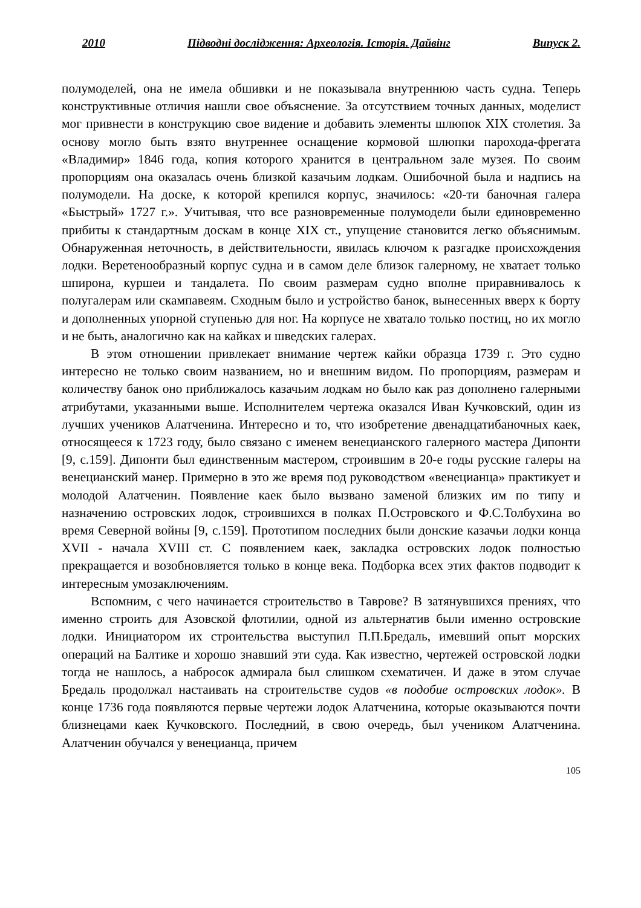2010 Підводні дослідження: Археологія. Історія. Дайвінг Випуск 2.
полумоделей, она не имела обшивки и не показывала внутреннюю часть судна. Теперь конструктивные отличия нашли свое объяснение. За отсутствием точных данных, моделист мог привнести в конструкцию свое видение и добавить элементы шлюпок XIX столетия. За основу могло быть взято внутреннее оснащение кормовой шлюпки парохода-фрегата «Владимир» 1846 года, копия которого хранится в центральном зале музея. По своим пропорциям она оказалась очень близкой казачьим лодкам. Ошибочной была и надпись на полумодели. На доске, к которой крепился корпус, значилось: «20-ти баночная галера «Быстрый» 1727 г.». Учитывая, что все разновременные полумодели были единовременно прибиты к стандартным доскам в конце XIX ст., упущение становится легко объяснимым. Обнаруженная неточность, в действительности, явилась ключом к разгадке происхождения лодки. Веретенообразный корпус судна и в самом деле близок галерному, не хватает только шпирона, куршеи и тандалета. По своим размерам судно вполне приравнивалось к полугалерам или скампавеям. Сходным было и устройство банок, вынесенных вверх к борту и дополненных упорной ступенью для ног. На корпусе не хватало только постиц, но их могло и не быть, аналогично как на кайках и шведских галерах.
В этом отношении привлекает внимание чертеж кайки образца 1739 г. Это судно интересно не только своим названием, но и внешним видом. По пропорциям, размерам и количеству банок оно приближалось казачьим лодкам но было как раз дополнено галерными атрибутами, указанными выше. Исполнителем чертежа оказался Иван Кучковский, один из лучших учеников Алатченина. Интересно и то, что изобретение двенадцатибаночных каек, относящееся к 1723 году, было связано с именем венецианского галерного мастера Дипонти [9, с.159]. Дипонти был единственным мастером, строившим в 20-е годы русские галеры на венецианский манер. Примерно в это же время под руководством «венецианца» практикует и молодой Алатченин. Появление каек было вызвано заменой близких им по типу и назначению островских лодок, строившихся в полках П.Островского и Ф.С.Толбухина во время Северной войны [9, с.159]. Прототипом последних были донские казачьи лодки конца XVII - начала XVIII ст. С появлением каек, закладка островских лодок полностью прекращается и возобновляется только в конце века. Подборка всех этих фактов подводит к интересным умозаключениям.
Вспомним, с чего начинается строительство в Таврове? В затянувшихся прениях, что именно строить для Азовской флотилии, одной из альтернатив были именно островские лодки. Инициатором их строительства выступил П.П.Бредаль, имевший опыт морских операций на Балтике и хорошо знавший эти суда. Как известно, чертежей островской лодки тогда не нашлось, а набросок адмирала был слишком схематичен. И даже в этом случае Бредаль продолжал настаивать на строительстве судов «в подобие островских лодок». В конце 1736 года появляются первые чертежи лодок Алатченина, которые оказываются почти близнецами каек Кучковского. Последний, в свою очередь, был учеником Алатченина. Алатченин обучался у венецианца, причем
105